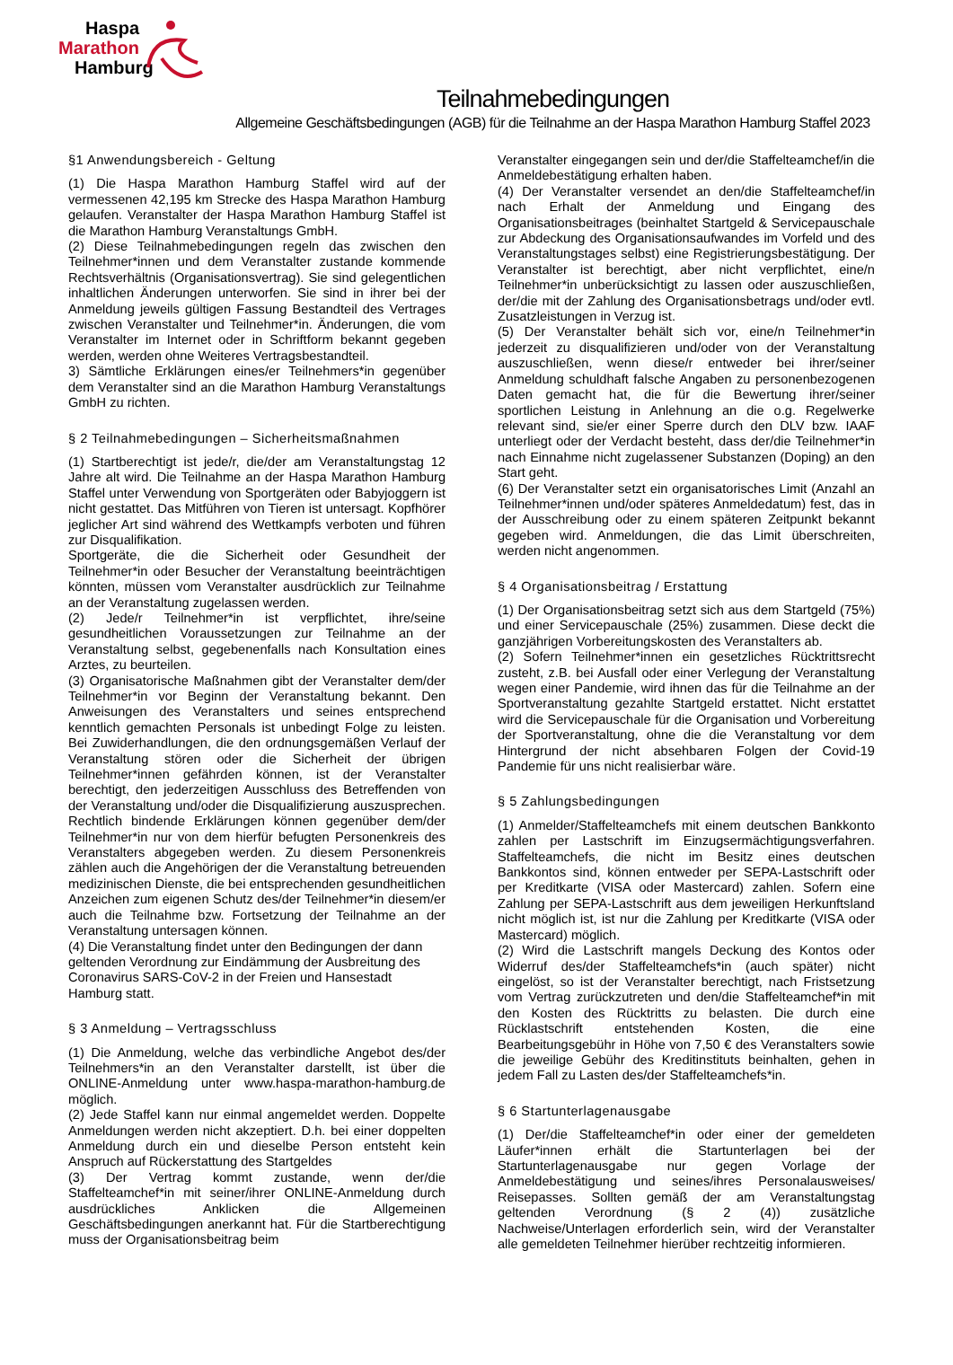Haspa
Marathon
Hamburg
Teilnahmebedingungen
Allgemeine Geschäftsbedingungen (AGB) für die Teilnahme an der Haspa Marathon Hamburg Staffel 2023
§1 Anwendungsbereich - Geltung
(1) Die Haspa Marathon Hamburg Staffel wird auf der vermessenen 42,195 km Strecke des Haspa Marathon Hamburg gelaufen. Veranstalter der Haspa Marathon Hamburg Staffel ist die Marathon Hamburg Veranstaltungs GmbH.
(2) Diese Teilnahmebedingungen regeln das zwischen den Teilnehmer*innen und dem Veranstalter zustande kommende Rechtsverhältnis (Organisationsvertrag). Sie sind gelegentlichen inhaltlichen Änderungen unterworfen. Sie sind in ihrer bei der Anmeldung jeweils gültigen Fassung Bestandteil des Vertrages zwischen Veranstalter und Teilnehmer*in. Änderungen, die vom Veranstalter im Internet oder in Schriftform bekannt gegeben werden, werden ohne Weiteres Vertragsbestandteil.
3) Sämtliche Erklärungen eines/er Teilnehmers*in gegenüber dem Veranstalter sind an die Marathon Hamburg Veranstaltungs GmbH zu richten.
§ 2 Teilnahmebedingungen – Sicherheitsmaßnahmen
(1) Startberechtigt ist jede/r, die/der am Veranstaltungstag 12 Jahre alt wird. Die Teilnahme an der Haspa Marathon Hamburg Staffel unter Verwendung von Sportgeräten oder Babyjoggern ist nicht gestattet. Das Mitführen von Tieren ist untersagt. Kopfhörer jeglicher Art sind während des Wettkampfs verboten und führen zur Disqualifikation.
Sportgeräte, die die Sicherheit oder Gesundheit der Teilnehmer*in oder Besucher der Veranstaltung beeinträchtigen könnten, müssen vom Veranstalter ausdrücklich zur Teilnahme an der Veranstaltung zugelassen werden.
(2) Jede/r Teilnehmer*in ist verpflichtet, ihre/seine gesundheitlichen Voraussetzungen zur Teilnahme an der Veranstaltung selbst, gegebenenfalls nach Konsultation eines Arztes, zu beurteilen.
(3) Organisatorische Maßnahmen gibt der Veranstalter dem/der Teilnehmer*in vor Beginn der Veranstaltung bekannt. Den Anweisungen des Veranstalters und seines entsprechend kenntlich gemachten Personals ist unbedingt Folge zu leisten. Bei Zuwiderhandlungen, die den ordnungsgemäßen Verlauf der Veranstaltung stören oder die Sicherheit der übrigen Teilnehmer*innen gefährden können, ist der Veranstalter berechtigt, den jederzeitigen Ausschluss des Betreffenden von der Veranstaltung und/oder die Disqualifizierung auszusprechen. Rechtlich bindende Erklärungen können gegenüber dem/der Teilnehmer*in nur von dem hierfür befugten Personenkreis des Veranstalters abgegeben werden. Zu diesem Personenkreis zählen auch die Angehörigen der die Veranstaltung betreuenden medizinischen Dienste, die bei entsprechenden gesundheitlichen Anzeichen zum eigenen Schutz des/der Teilnehmer*in diesem/er auch die Teilnahme bzw. Fortsetzung der Teilnahme an der Veranstaltung untersagen können.
(4) Die Veranstaltung findet unter den Bedingungen der dann geltenden Verordnung zur Eindämmung der Ausbreitung des Coronavirus SARS-CoV-2 in der Freien und Hansestadt Hamburg statt.
§ 3 Anmeldung – Vertragsschluss
(1) Die Anmeldung, welche das verbindliche Angebot des/der Teilnehmers*in an den Veranstalter darstellt, ist über die ONLINE-Anmeldung unter www.haspa-marathon-hamburg.de möglich.
(2) Jede Staffel kann nur einmal angemeldet werden. Doppelte Anmeldungen werden nicht akzeptiert. D.h. bei einer doppelten Anmeldung durch ein und dieselbe Person entsteht kein Anspruch auf Rückerstattung des Startgeldes
(3) Der Vertrag kommt zustande, wenn der/die Staffelteamchef*in mit seiner/ihrer ONLINE-Anmeldung durch ausdrückliches Anklicken die Allgemeinen Geschäftsbedingungen anerkannt hat. Für die Startberechtigung muss der Organisationsbeitrag beim
Veranstalter eingegangen sein und der/die Staffelteamchef/in die Anmeldebestätigung erhalten haben.
(4) Der Veranstalter versendet an den/die Staffelteamchef/in nach Erhalt der Anmeldung und Eingang des Organisationsbeitrages (beinhaltet Startgeld & Servicepauschale zur Abdeckung des Organisationsaufwandes im Vorfeld und des Veranstaltungstages selbst) eine Registrierungsbestätigung. Der Veranstalter ist berechtigt, aber nicht verpflichtet, eine/n Teilnehmer*in unberücksichtigt zu lassen oder auszuschließen, der/die mit der Zahlung des Organisationsbetrags und/oder evtl. Zusatzleistungen in Verzug ist.
(5) Der Veranstalter behält sich vor, eine/n Teilnehmer*in jederzeit zu disqualifizieren und/oder von der Veranstaltung auszuschließen, wenn diese/r entweder bei ihrer/seiner Anmeldung schuldhaft falsche Angaben zu personenbezogenen Daten gemacht hat, die für die Bewertung ihrer/seiner sportlichen Leistung in Anlehnung an die o.g. Regelwerke relevant sind, sie/er einer Sperre durch den DLV bzw. IAAF unterliegt oder der Verdacht besteht, dass der/die Teilnehmer*in nach Einnahme nicht zugelassener Substanzen (Doping) an den Start geht.
(6) Der Veranstalter setzt ein organisatorisches Limit (Anzahl an Teilnehmer*innen und/oder späteres Anmeldedatum) fest, das in der Ausschreibung oder zu einem späteren Zeitpunkt bekannt gegeben wird. Anmeldungen, die das Limit überschreiten, werden nicht angenommen.
§ 4 Organisationsbeitrag / Erstattung
(1) Der Organisationsbeitrag setzt sich aus dem Startgeld (75%) und einer Servicepauschale (25%) zusammen. Diese deckt die ganzjährigen Vorbereitungskosten des Veranstalters ab.
(2) Sofern Teilnehmer*innen ein gesetzliches Rücktrittsrecht zusteht, z.B. bei Ausfall oder einer Verlegung der Veranstaltung wegen einer Pandemie, wird ihnen das für die Teilnahme an der Sportveranstaltung gezahlte Startgeld erstattet. Nicht erstattet wird die Servicepauschale für die Organisation und Vorbereitung der Sportveranstaltung, ohne die die Veranstaltung vor dem Hintergrund der nicht absehbaren Folgen der Covid-19 Pandemie für uns nicht realisierbar wäre.
§ 5 Zahlungsbedingungen
(1) Anmelder/Staffelteamchefs mit einem deutschen Bankkonto zahlen per Lastschrift im Einzugsermächtigungsverfahren. Staffelteamchefs, die nicht im Besitz eines deutschen Bankkontos sind, können entweder per SEPA-Lastschrift oder per Kreditkarte (VISA oder Mastercard) zahlen. Sofern eine Zahlung per SEPA-Lastschrift aus dem jeweiligen Herkunftsland nicht möglich ist, ist nur die Zahlung per Kreditkarte (VISA oder Mastercard) möglich.
(2) Wird die Lastschrift mangels Deckung des Kontos oder Widerruf des/der Staffelteamchefs*in (auch später) nicht eingelöst, so ist der Veranstalter berechtigt, nach Fristsetzung vom Vertrag zurückzutreten und den/die Staffelteamchef*in mit den Kosten des Rücktritts zu belasten. Die durch eine Rücklastschrift entstehenden Kosten, die eine Bearbeitungsgebühr in Höhe von 7,50 € des Veranstalters sowie die jeweilige Gebühr des Kreditinstituts beinhalten, gehen in jedem Fall zu Lasten des/der Staffelteamchefs*in.
§ 6 Startunterlagenausgabe
(1) Der/die Staffelteamchef*in oder einer der gemeldeten Läufer*innen erhält die Startunterlagen bei der Startunterlagenausgabe nur gegen Vorlage der Anmeldebestätigung und seines/ihres Personalausweises/ Reisepasses. Sollten gemäß der am Veranstaltungstag geltenden Verordnung (§ 2 (4)) zusätzliche Nachweise/Unterlagen erforderlich sein, wird der Veranstalter alle gemeldeten Teilnehmer hierüber rechtzeitig informieren.